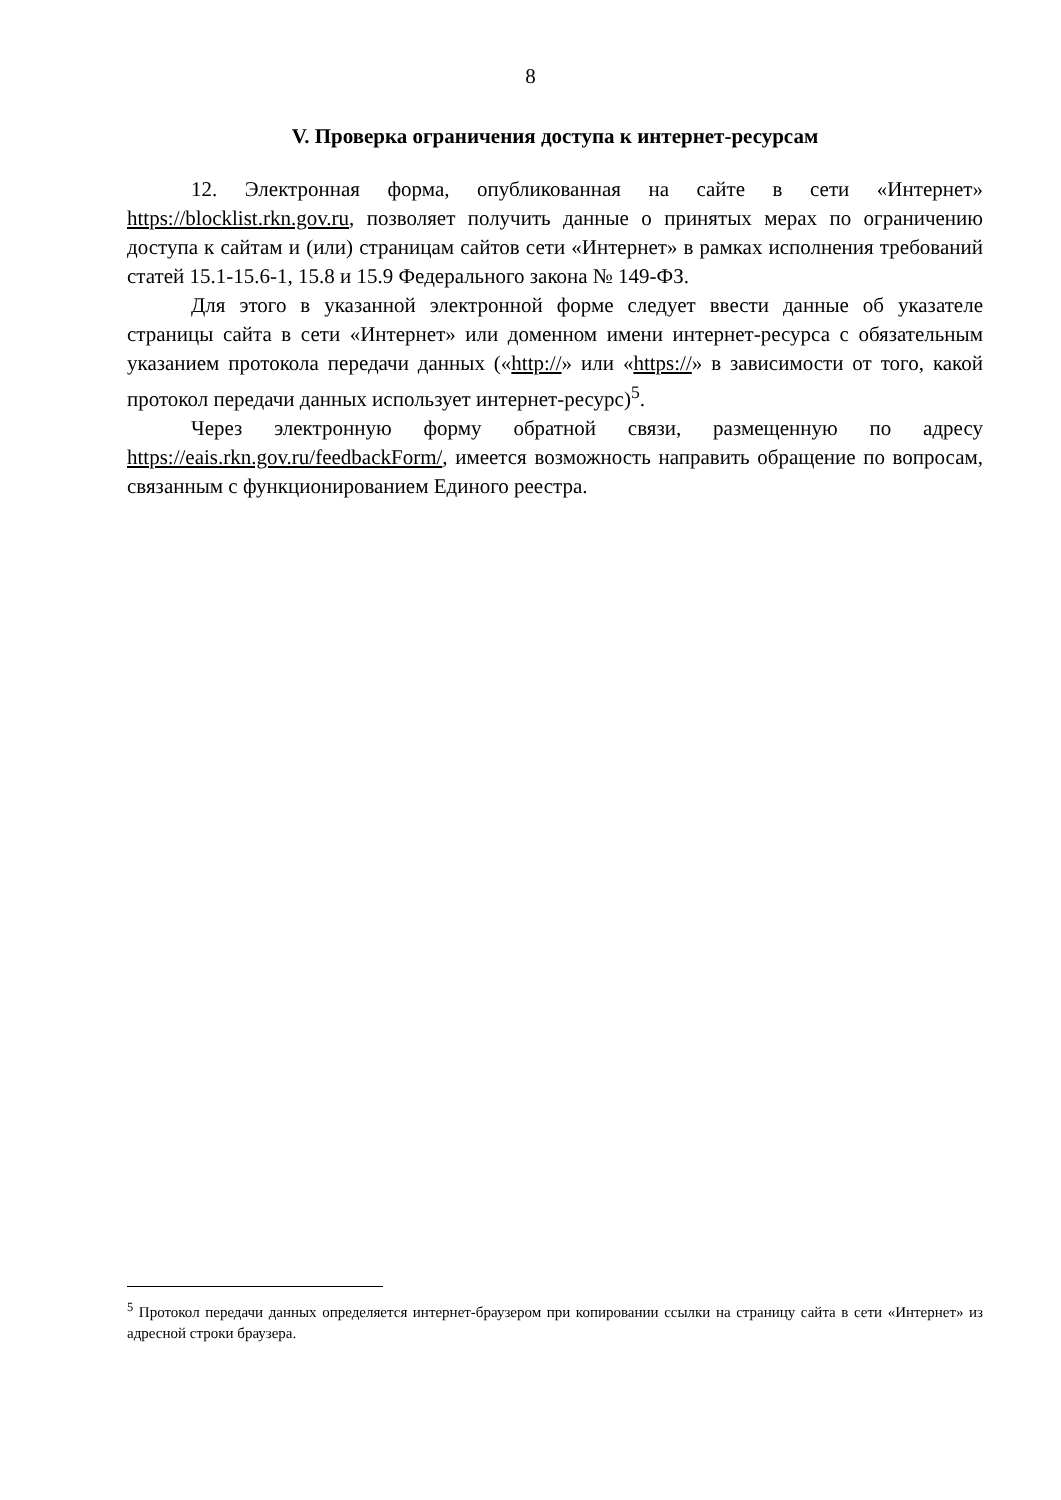8
V. Проверка ограничения доступа к интернет-ресурсам
12. Электронная форма, опубликованная на сайте в сети «Интернет» https://blocklist.rkn.gov.ru, позволяет получить данные о принятых мерах по ограничению доступа к сайтам и (или) страницам сайтов сети «Интернет» в рамках исполнения требований статей 15.1-15.6-1, 15.8 и 15.9 Федерального закона № 149-ФЗ.
Для этого в указанной электронной форме следует ввести данные об указателе страницы сайта в сети «Интернет» или доменном имени интернет-ресурса с обязательным указанием протокола передачи данных («http://» или «https://» в зависимости от того, какой протокол передачи данных использует интернет-ресурс)<sup>5</sup>.
Через электронную форму обратной связи, размещенную по адресу https://eais.rkn.gov.ru/feedbackForm/, имеется возможность направить обращение по вопросам, связанным с функционированием Единого реестра.
<sup>5</sup> Протокол передачи данных определяется интернет-браузером при копировании ссылки на страницу сайта в сети «Интернет» из адресной строки браузера.